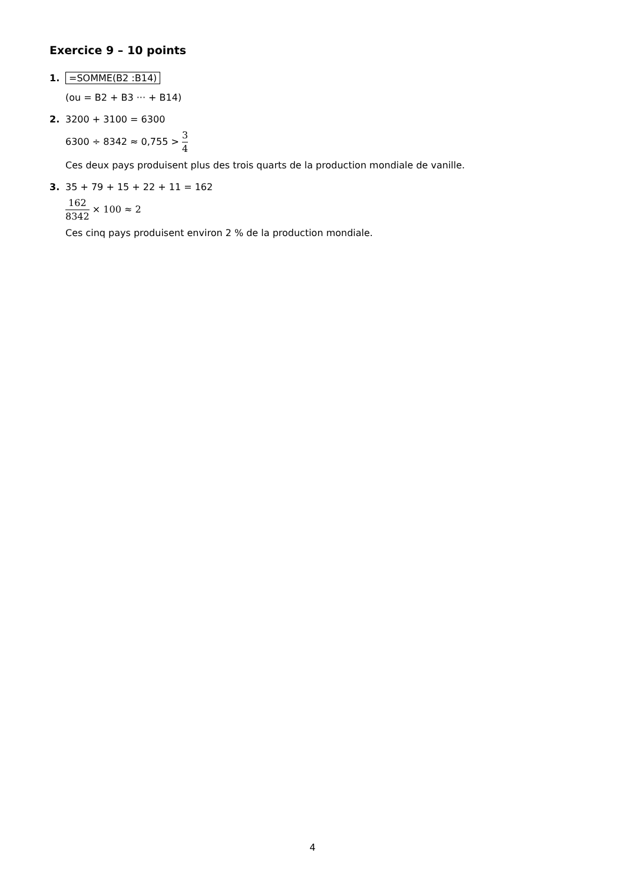Exercice 9 – 10 points
1. =SOMME(B2 :B14)
(ou = B2 + B3 ··· + B14)
2. 3200 + 3100 = 6300
6300 ÷ 8342 ≈ 0,755 > 3 4
Ces deux pays produisent plus des trois quarts de la production mondiale de vanille.
3. 35 + 79 + 15 + 22 + 11 = 162
162 8342 × 100 ≈ 2
Ces cinq pays produisent environ 2 % de la production mondiale.
4